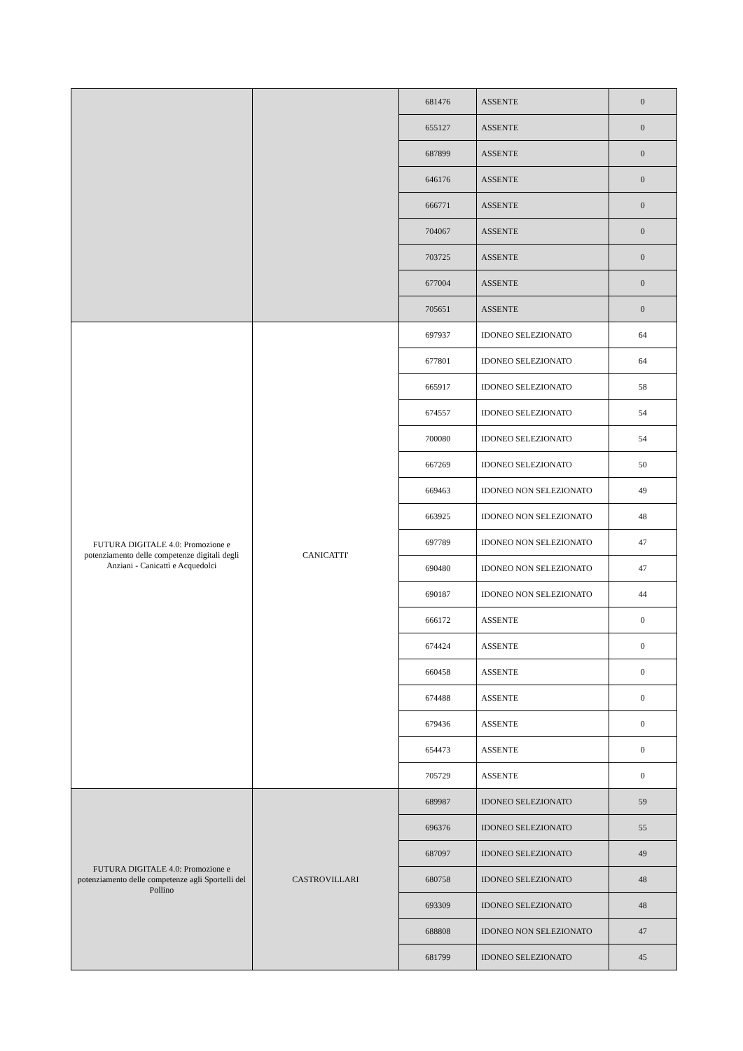| | | 681476 | ASSENTE | 0 |
| | | 655127 | ASSENTE | 0 |
| | | 687899 | ASSENTE | 0 |
| | | 646176 | ASSENTE | 0 |
| | | 666771 | ASSENTE | 0 |
| | | 704067 | ASSENTE | 0 |
| | | 703725 | ASSENTE | 0 |
| | | 677004 | ASSENTE | 0 |
| | | 705651 | ASSENTE | 0 |
| FUTURA DIGITALE 4.0: Promozione e potenziamento delle competenze digitali degli Anziani - Canicattì e Acquedolci | CANICATTI' | 697937 | IDONEO SELEZIONATO | 64 |
| | | 677801 | IDONEO SELEZIONATO | 64 |
| | | 665917 | IDONEO SELEZIONATO | 58 |
| | | 674557 | IDONEO SELEZIONATO | 54 |
| | | 700080 | IDONEO SELEZIONATO | 54 |
| | | 667269 | IDONEO SELEZIONATO | 50 |
| | | 669463 | IDONEO NON SELEZIONATO | 49 |
| | | 663925 | IDONEO NON SELEZIONATO | 48 |
| | | 697789 | IDONEO NON SELEZIONATO | 47 |
| | | 690480 | IDONEO NON SELEZIONATO | 47 |
| | | 690187 | IDONEO NON SELEZIONATO | 44 |
| | | 666172 | ASSENTE | 0 |
| | | 674424 | ASSENTE | 0 |
| | | 660458 | ASSENTE | 0 |
| | | 674488 | ASSENTE | 0 |
| | | 679436 | ASSENTE | 0 |
| | | 654473 | ASSENTE | 0 |
| | | 705729 | ASSENTE | 0 |
| FUTURA DIGITALE 4.0: Promozione e potenziamento delle competenze agli Sportelli del Pollino | CASTROVILLARI | 689987 | IDONEO SELEZIONATO | 59 |
| | | 696376 | IDONEO SELEZIONATO | 55 |
| | | 687097 | IDONEO SELEZIONATO | 49 |
| | | 680758 | IDONEO SELEZIONATO | 48 |
| | | 693309 | IDONEO SELEZIONATO | 48 |
| | | 688808 | IDONEO NON SELEZIONATO | 47 |
| | | 681799 | IDONEO SELEZIONATO | 45 |